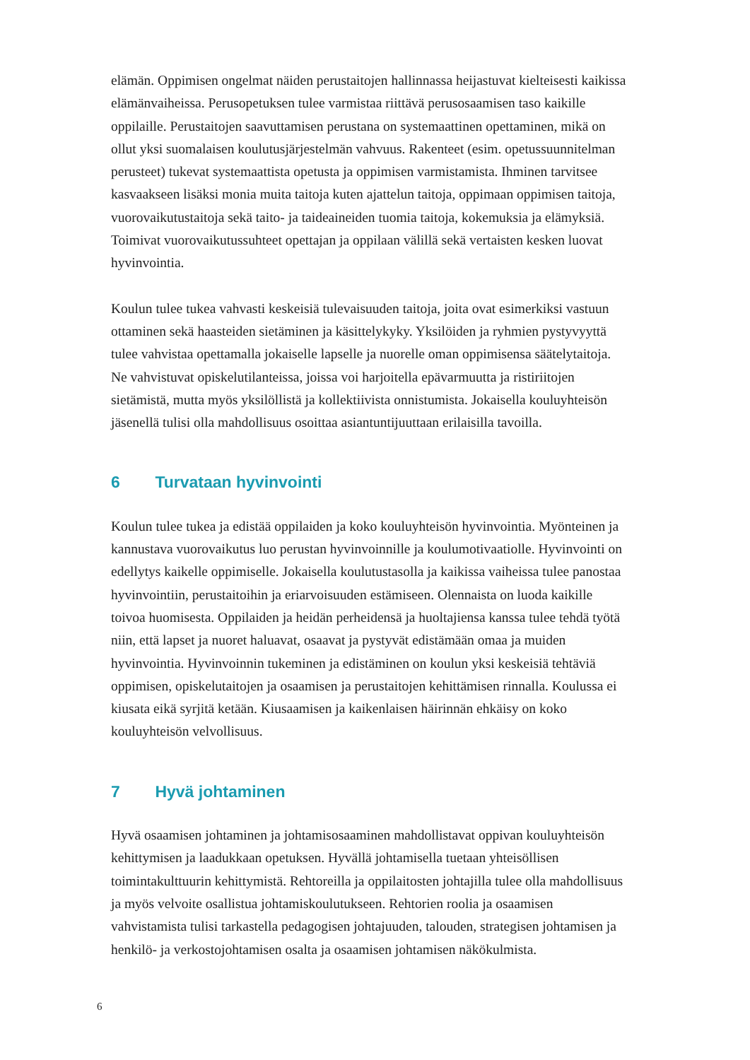elämän. Oppimisen ongelmat näiden perustaitojen hallinnassa heijastuvat kielteisesti kaikissa elämänvaiheissa. Perusopetuksen tulee varmistaa riittävä perusosaamisen taso kaikille oppilaille. Perustaitojen saavuttamisen perustana on systemaattinen opettaminen, mikä on ollut yksi suomalaisen koulutusjärjestelmän vahvuus. Rakenteet (esim. opetussuunnitelman perusteet) tukevat systemaattista opetusta ja oppimisen varmistamista. Ihminen tarvitsee kasvaakseen lisäksi monia muita taitoja kuten ajattelun taitoja, oppimaan oppimisen taitoja, vuorovaikutustaitoja sekä taito- ja taideaineiden tuomia taitoja, kokemuksia ja elämyksiä. Toimivat vuorovaikutussuhteet opettajan ja oppilaan välillä sekä vertaisten kesken luovat hyvinvointia.
Koulun tulee tukea vahvasti keskeisiä tulevaisuuden taitoja, joita ovat esimerkiksi vastuun ottaminen sekä haasteiden sietäminen ja käsittelykyky. Yksilöiden ja ryhmien pystyvyyttä tulee vahvistaa opettamalla jokaiselle lapselle ja nuorelle oman oppimisensa säätelytaitoja. Ne vahvistuvat opiskelutilanteissa, joissa voi harjoitella epävarmuutta ja ristiriitojen sietämistä, mutta myös yksilöllistä ja kollektiivista onnistumista. Jokaisella kouluyhteisön jäsenellä tulisi olla mahdollisuus osoittaa asiantuntijuuttaan erilaisilla tavoilla.
6 Turvataan hyvinvointi
Koulun tulee tukea ja edistää oppilaiden ja koko kouluyhteisön hyvinvointia. Myönteinen ja kannustava vuorovaikutus luo perustan hyvinvoinnille ja koulumotivaatiolle. Hyvinvointi on edellytys kaikelle oppimiselle. Jokaisella koulutustasolla ja kaikissa vaiheissa tulee panostaa hyvinvointiin, perustaitoihin ja eriarvoisuuden estämiseen. Olennaista on luoda kaikille toivoa huomisesta. Oppilaiden ja heidän perheidensä ja huoltajiensa kanssa tulee tehdä työtä niin, että lapset ja nuoret haluavat, osaavat ja pystyvät edistämään omaa ja muiden hyvinvointia. Hyvinvoinnin tukeminen ja edistäminen on koulun yksi keskeisiä tehtäviä oppimisen, opiskelutaitojen ja osaamisen ja perustaitojen kehittämisen rinnalla. Koulussa ei kiusata eikä syrjitä ketään. Kiusaamisen ja kaikenlaisen häirinnän ehkäisy on koko kouluyhteisön velvollisuus.
7 Hyvä johtaminen
Hyvä osaamisen johtaminen ja johtamisosaaminen mahdollistavat oppivan kouluyhteisön kehittymisen ja laadukkaan opetuksen. Hyvällä johtamisella tuetaan yhteisöllisen toimintakulttuurin kehittymistä. Rehtoreilla ja oppilaitosten johtajilla tulee olla mahdollisuus ja myös velvoite osallistua johtamiskoulutukseen. Rehtorien roolia ja osaamisen vahvistamista tulisi tarkastella pedagogisen johtajuuden, talouden, strategisen johtamisen ja henkilö- ja verkostojohtamisen osalta ja osaamisen johtamisen näkökulmista.
6